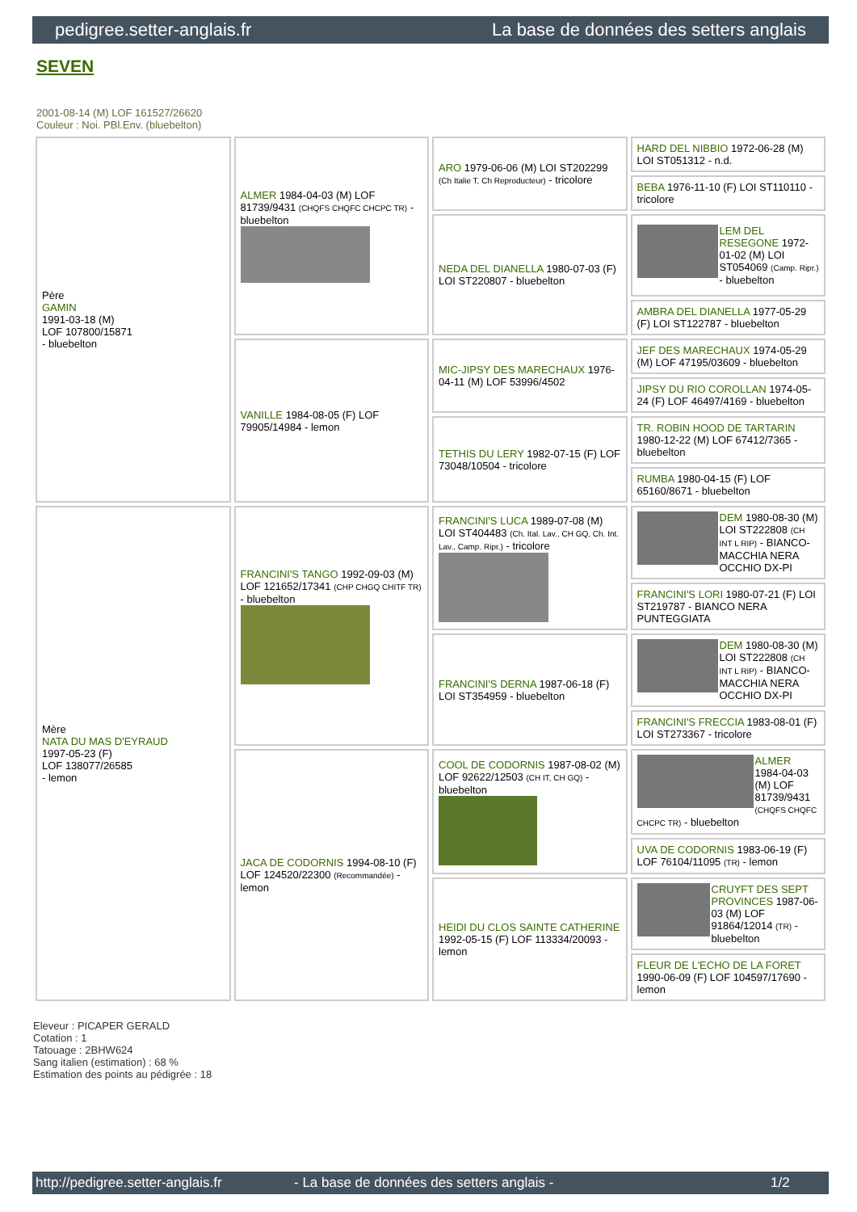pedigree.setter-anglais.fr La base de données des setters anglais
SEVEN
2001-08-14 (M) LOF 161527/26620
Couleur : Noi. PBl.Env. (bluebelton)
| Père GAMIN 1991-03-18 (M) LOF 107800/15871 - bluebelton | ALMER 1984-04-03 (M) LOF 81739/9431 (CHQFS CHQFC CHCPC TR) - bluebelton | ARO 1979-06-06 (M) LOI ST202299 (Ch Italie T, Ch Reproducteur) - tricolore | HARD DEL NIBBIO 1972-06-28 (M) LOI ST051312 - n.d. |
| | | | BEBA 1976-11-10 (F) LOI ST110110 - tricolore |
| | | NEDA DEL DIANELLA 1980-07-03 (F) LOI ST220807 - bluebelton | LEM DEL RESEGONE 1972-01-02 (M) LOI ST054069 (Camp. Ripr.) - bluebelton |
| | | | AMBRA DEL DIANELLA 1977-05-29 (F) LOI ST122787 - bluebelton |
| | VANILLE 1984-08-05 (F) LOF 79905/14984 - lemon | MIC-JIPSY DES MARECHAUX 1976-04-11 (M) LOF 53996/4502 | JEF DES MARECHAUX 1974-05-29 (M) LOF 47195/03609 - bluebelton |
| | | | JIPSY DU RIO COROLLAN 1974-05-24 (F) LOF 46497/4169 - bluebelton |
| | | TETHIS DU LERY 1982-07-15 (F) LOF 73048/10504 - tricolore | TR. ROBIN HOOD DE TARTARIN 1980-12-22 (M) LOF 67412/7365 - bluebelton |
| | | | RUMBA 1980-04-15 (F) LOF 65160/8671 - bluebelton |
| Mère NATA DU MAS D'EYRAUD 1997-05-23 (F) LOF 138077/26585 - lemon | FRANCINI'S TANGO 1992-09-03 (M) LOF 121652/17341 (CHP CHGQ CHITF TR) - bluebelton | FRANCINI'S LUCA 1989-07-08 (M) LOI ST404483 (Ch. Ital. Lav., CH GQ, Ch. Int. Lav., Camp. Ripr.) - tricolore | DEM 1980-08-30 (M) LOI ST222808 (CH INT L RIP) - BIANCO-MACCHIA NERA OCCHIO DX-PI |
| | | | FRANCINI'S LORI 1980-07-21 (F) LOI ST219787 - BIANCO NERA PUNTEGGIATA |
| | | FRANCINI'S DERNA 1987-06-18 (F) LOI ST354959 - bluebelton | DEM 1980-08-30 (M) LOI ST222808 (CH INT L RIP) - BIANCO-MACCHIA NERA OCCHIO DX-PI |
| | | | FRANCINI'S FRECCIA 1983-08-01 (F) LOI ST273367 - tricolore |
| | JACA DE CODORNIS 1994-08-10 (F) LOF 124520/22300 (Recommandée) - lemon | COOL DE CODORNIS 1987-08-02 (M) LOF 92622/12503 (CH IT, CH GQ) - bluebelton | ALMER 1984-04-03 (M) LOF 81739/9431 (CHQFS CHQFC CHCPC TR) - bluebelton |
| | | | UVA DE CODORNIS 1983-06-19 (F) LOF 76104/11095 (TR) - lemon |
| | | HEIDI DU CLOS SAINTE CATHERINE 1992-05-15 (F) LOF 113334/20093 - lemon | CRUYFT DES SEPT PROVINCES 1987-06-03 (M) LOF 91864/12014 (TR) - bluebelton |
| | | | FLEUR DE L'ECHO DE LA FORET 1990-06-09 (F) LOF 104597/17690 - lemon |
Eleveur : PICAPER GERALD
Cotation : 1
Tatouage : 2BHW624
Sang italien (estimation) : 68 %
Estimation des points au pédigrée : 18
http://pedigree.setter-anglais.fr - La base de données des setters anglais - 1/2